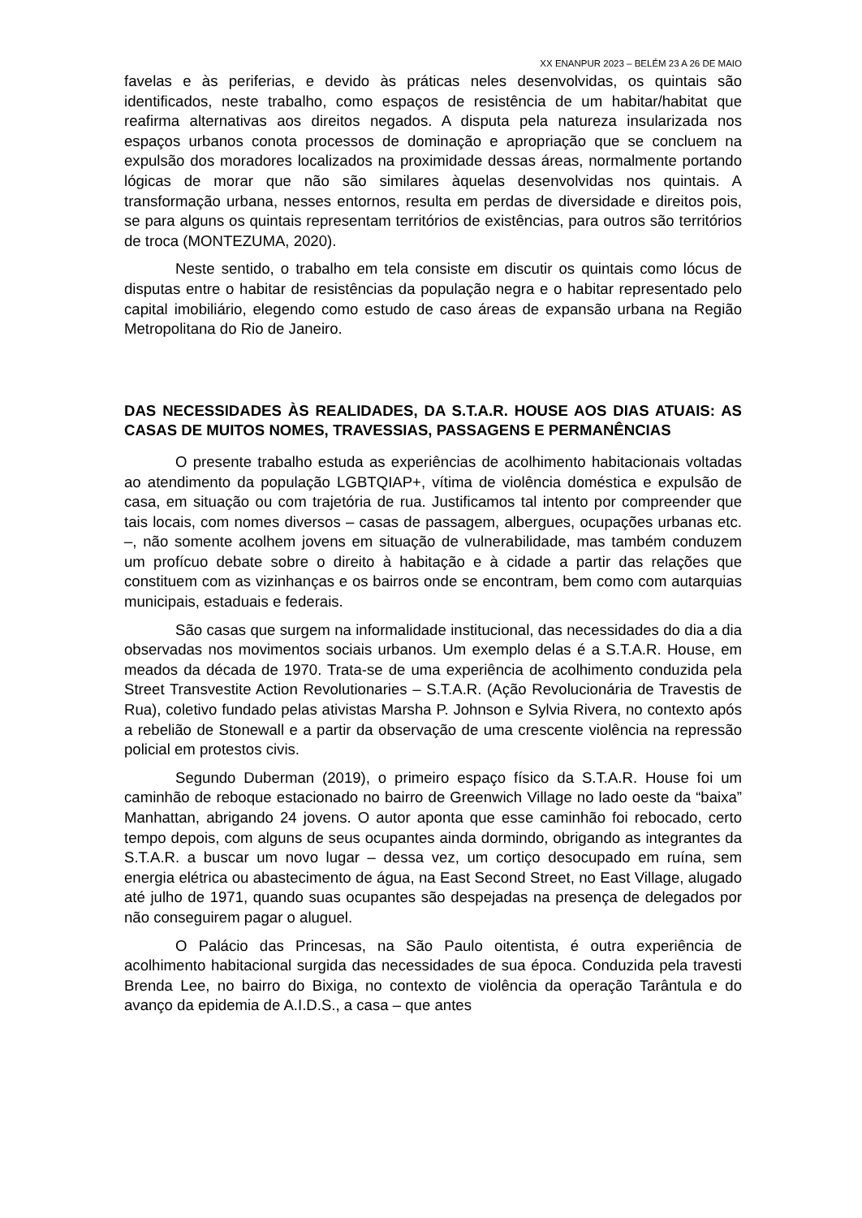XX ENANPUR 2023 – BELÉM 23 A 26 DE MAIO
favelas e às periferias, e devido às práticas neles desenvolvidas, os quintais são identificados, neste trabalho, como espaços de resistência de um habitar/habitat que reafirma alternativas aos direitos negados. A disputa pela natureza insularizada nos espaços urbanos conota processos de dominação e apropriação que se concluem na expulsão dos moradores localizados na proximidade dessas áreas, normalmente portando lógicas de morar que não são similares àquelas desenvolvidas nos quintais. A transformação urbana, nesses entornos, resulta em perdas de diversidade e direitos pois, se para alguns os quintais representam territórios de existências, para outros são territórios de troca (MONTEZUMA, 2020).
Neste sentido, o trabalho em tela consiste em discutir os quintais como lócus de disputas entre o habitar de resistências da população negra e o habitar representado pelo capital imobiliário, elegendo como estudo de caso áreas de expansão urbana na Região Metropolitana do Rio de Janeiro.
DAS NECESSIDADES ÀS REALIDADES, DA S.T.A.R. HOUSE AOS DIAS ATUAIS: AS CASAS DE MUITOS NOMES, TRAVESSIAS, PASSAGENS E PERMANÊNCIAS
O presente trabalho estuda as experiências de acolhimento habitacionais voltadas ao atendimento da população LGBTQIAP+, vítima de violência doméstica e expulsão de casa, em situação ou com trajetória de rua. Justificamos tal intento por compreender que tais locais, com nomes diversos – casas de passagem, albergues, ocupações urbanas etc. –, não somente acolhem jovens em situação de vulnerabilidade, mas também conduzem um profícuo debate sobre o direito à habitação e à cidade a partir das relações que constituem com as vizinhanças e os bairros onde se encontram, bem como com autarquias municipais, estaduais e federais.
São casas que surgem na informalidade institucional, das necessidades do dia a dia observadas nos movimentos sociais urbanos. Um exemplo delas é a S.T.A.R. House, em meados da década de 1970. Trata-se de uma experiência de acolhimento conduzida pela Street Transvestite Action Revolutionaries – S.T.A.R. (Ação Revolucionária de Travestis de Rua), coletivo fundado pelas ativistas Marsha P. Johnson e Sylvia Rivera, no contexto após a rebelião de Stonewall e a partir da observação de uma crescente violência na repressão policial em protestos civis.
Segundo Duberman (2019), o primeiro espaço físico da S.T.A.R. House foi um caminhão de reboque estacionado no bairro de Greenwich Village no lado oeste da “baixa” Manhattan, abrigando 24 jovens. O autor aponta que esse caminhão foi rebocado, certo tempo depois, com alguns de seus ocupantes ainda dormindo, obrigando as integrantes da S.T.A.R. a buscar um novo lugar – dessa vez, um cortiço desocupado em ruína, sem energia elétrica ou abastecimento de água, na East Second Street, no East Village, alugado até julho de 1971, quando suas ocupantes são despejadas na presença de delegados por não conseguirem pagar o aluguel.
O Palácio das Princesas, na São Paulo oitentista, é outra experiência de acolhimento habitacional surgida das necessidades de sua época. Conduzida pela travesti Brenda Lee, no bairro do Bixiga, no contexto de violência da operação Tarântula e do avanço da epidemia de A.I.D.S., a casa – que antes